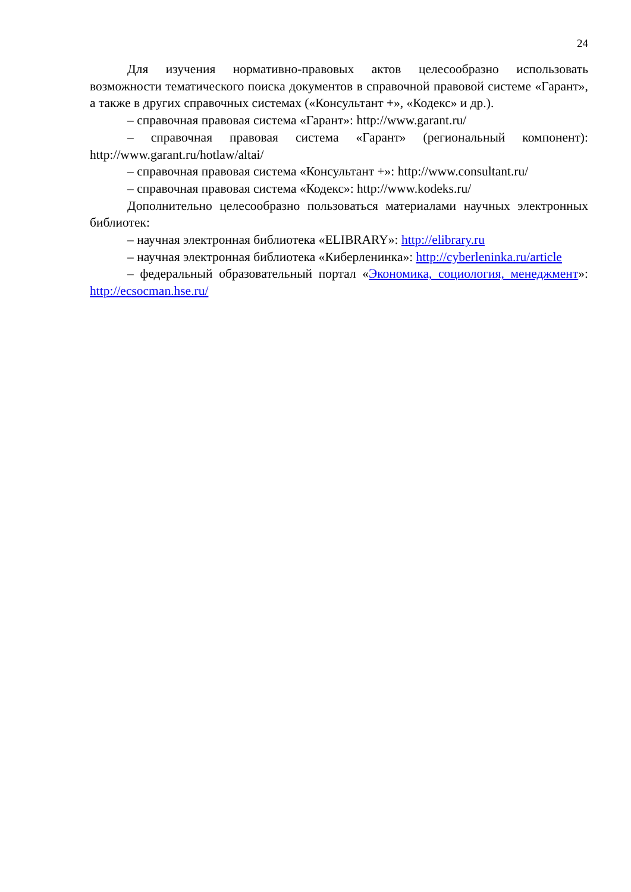24
Для изучения нормативно-правовых актов целесообразно использовать возможности тематического поиска документов в справочной правовой системе «Гарант», а также в других справочных системах («Консультант +», «Кодекс» и др.).
– справочная правовая система «Гарант»: http://www.garant.ru/
– справочная правовая система «Гарант» (региональный компонент): http://www.garant.ru/hotlaw/altai/
– справочная правовая система «Консультант +»: http://www.consultant.ru/
– справочная правовая система «Кодекс»: http://www.kodeks.ru/
Дополнительно целесообразно пользоваться материалами научных электронных библиотек:
– научная электронная библиотека «ELIBRARY»: http://elibrary.ru
– научная электронная библиотека «Киберленинка»: http://cyberleninka.ru/article
– федеральный образовательный портал «Экономика, социология, менеджмент»: http://ecsocman.hse.ru/